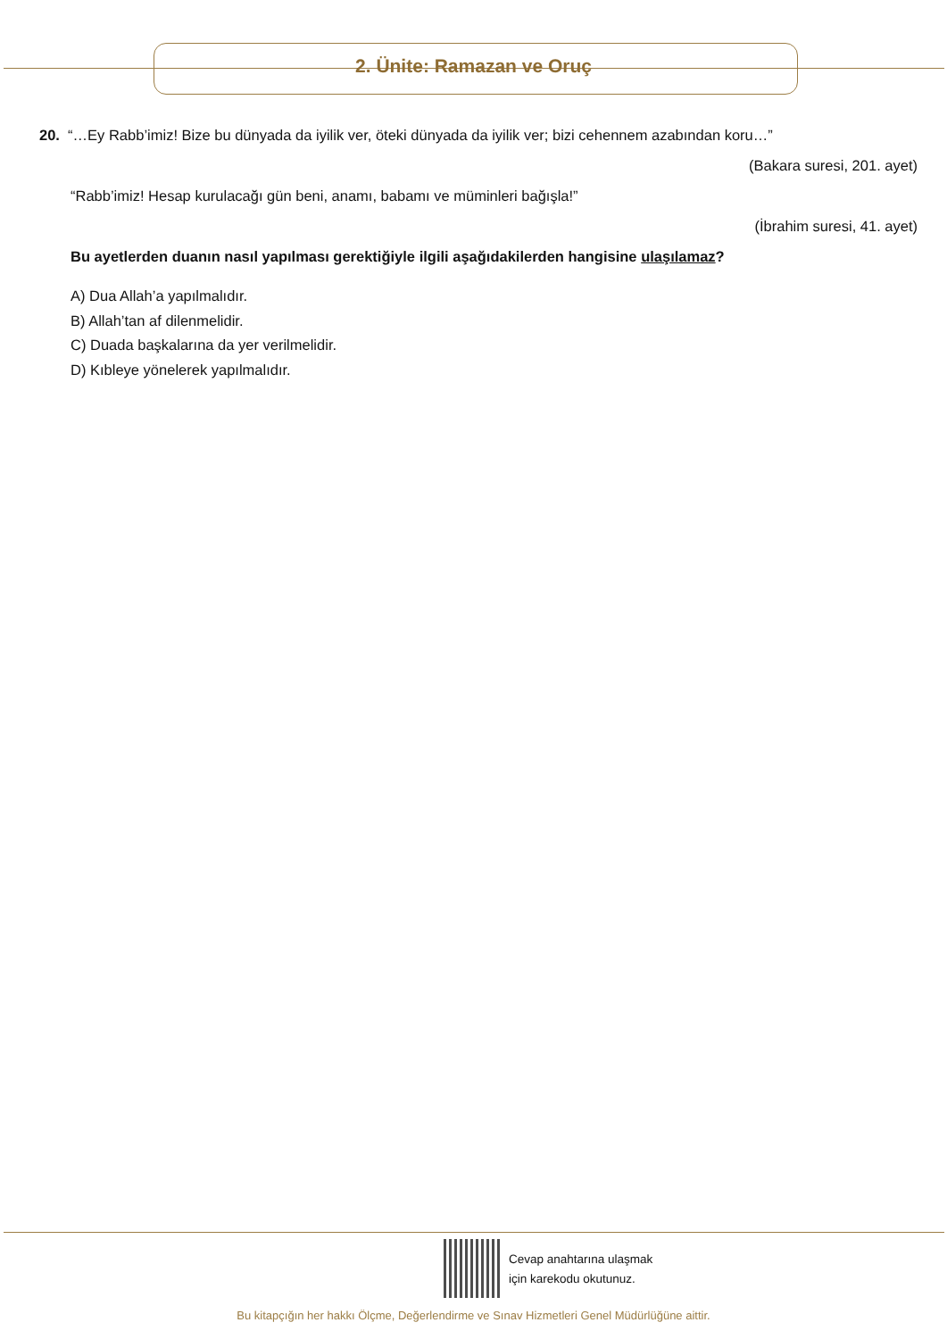2. Ünite: Ramazan ve Oruç
20. “…Ey Rabb’imiz! Bize bu dünyada da iyilik ver, öteki dünyada da iyilik ver; bizi cehennem azabından koru…”
(Bakara suresi, 201. ayet)
“Rabb’imiz! Hesap kurulacağı gün beni, anamı, babamı ve müminleri bağışla!”
(İbrahim suresi, 41. ayet)
Bu ayetlerden duanın nasıl yapılması gerektiğiyle ilgili aşağıdakilerden hangisine ulaşılamaz?
A) Dua Allah’a yapılmalıdır.
B) Allah’tan af dilenmelidir.
C) Duada başkalarına da yer verilmelidir.
D) Kıbleye yönelerek yapılmalıdır.
Cevap anahtarına ulaşmak
için karekodu okutunuz.
Bu kitapçığın her hakkı Ölçme, Değerlendirme ve Sınav Hizmetleri Genel Müdürlüğüne aittir.